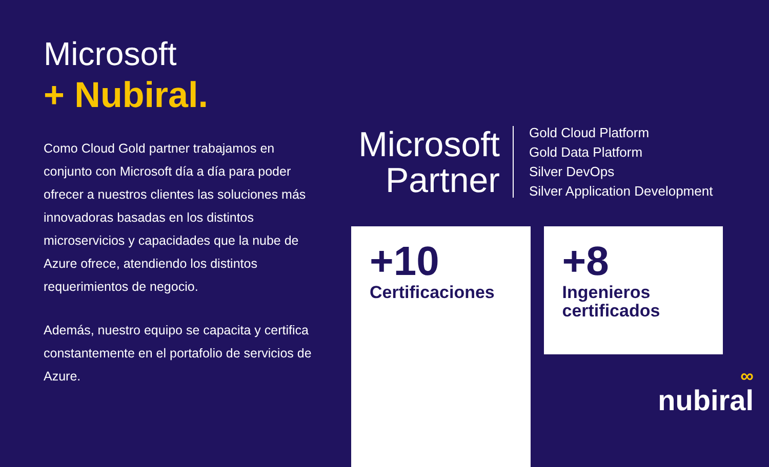Microsoft
+ Nubiral.
Como Cloud Gold partner trabajamos en conjunto con Microsoft día a día para poder ofrecer a nuestros clientes las soluciones más innovadoras basadas en los distintos microservicios y capacidades que la nube de Azure ofrece, atendiendo los distintos requerimientos de negocio.
Además, nuestro equipo se capacita y certifica constantemente en el portafolio de servicios de Azure.
Microsoft
Partner
Gold Cloud Platform
Gold Data Platform
Silver DevOps
Silver Application Development
+10
Certificaciones
+8
Ingenieros certificados
∞
nubiral